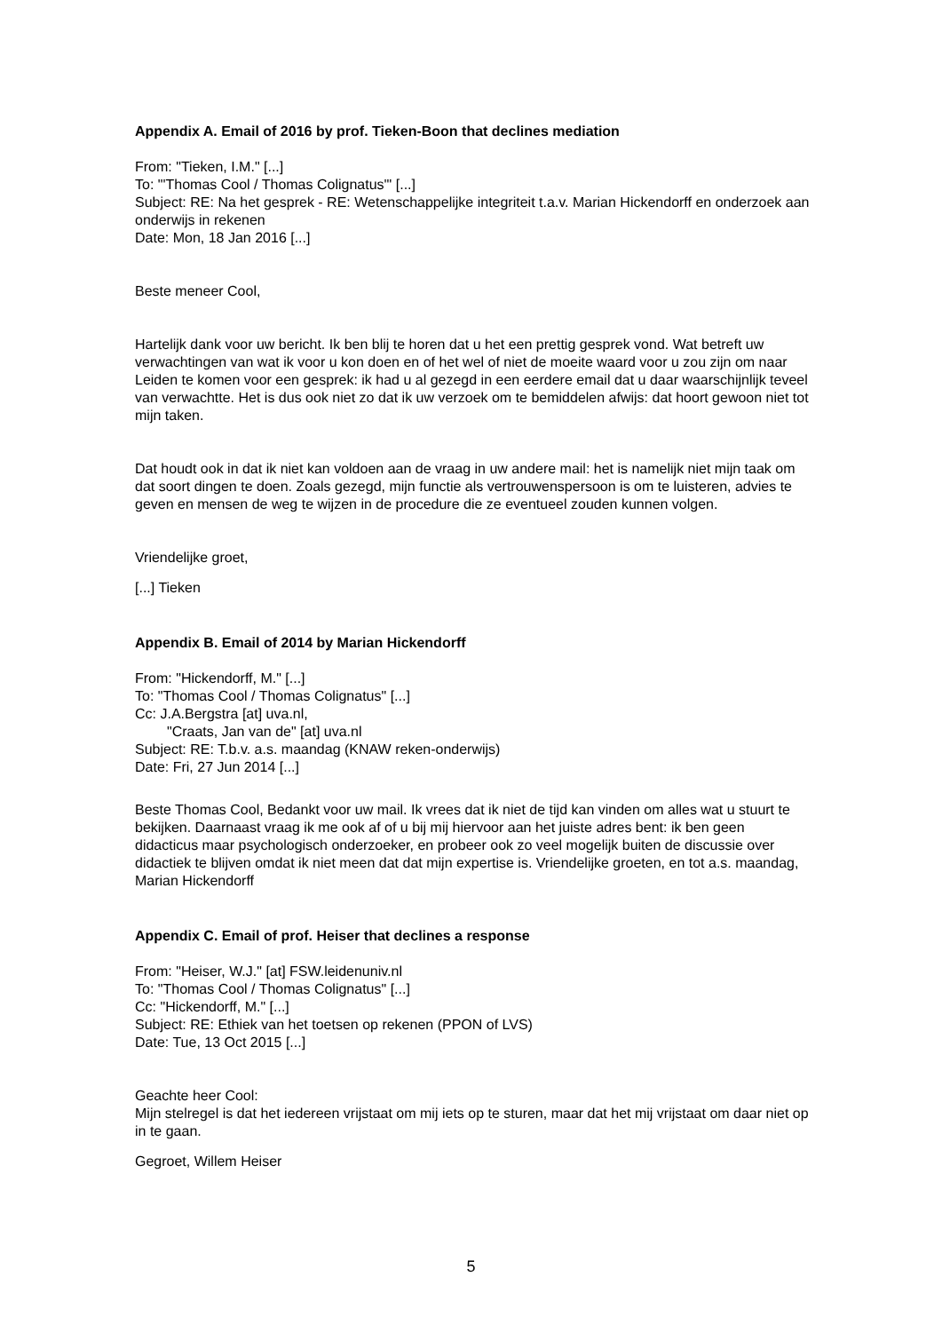Appendix A. Email of 2016 by prof. Tieken-Boon that declines mediation
From: "Tieken, I.M." [...]
To: "'Thomas Cool / Thomas Colignatus'" [...]
Subject: RE: Na het gesprek - RE: Wetenschappelijke integriteit t.a.v. Marian Hickendorff en onderzoek aan onderwijs in rekenen
Date: Mon, 18 Jan 2016 [...]
Beste meneer Cool,
Hartelijk dank voor uw bericht. Ik ben blij te horen dat u het een prettig gesprek vond. Wat betreft uw verwachtingen van wat ik voor u kon doen en of het wel of niet de moeite waard voor u zou zijn om naar Leiden te komen voor een gesprek: ik had u al gezegd in een eerdere email dat u daar waarschijnlijk teveel van verwachtte. Het is dus ook niet zo dat ik uw verzoek om te bemiddelen afwijs: dat hoort gewoon niet tot mijn taken.
Dat houdt ook in dat ik niet kan voldoen aan de vraag in uw andere mail: het is namelijk niet mijn taak om dat soort dingen te doen. Zoals gezegd, mijn functie als vertrouwenspersoon is om te luisteren, advies te geven en mensen de weg te wijzen in de procedure die ze eventueel zouden kunnen volgen.
Vriendelijke groet,
[...] Tieken
Appendix B. Email of 2014 by Marian Hickendorff
From: "Hickendorff, M." [...]
To: "Thomas Cool / Thomas Colignatus" [...]
Cc: J.A.Bergstra [at] uva.nl,
"Craats, Jan van de" [at] uva.nl
Subject: RE: T.b.v. a.s. maandag (KNAW reken-onderwijs)
Date: Fri, 27 Jun 2014 [...]
Beste Thomas Cool, Bedankt voor uw mail. Ik vrees dat ik niet de tijd kan vinden om alles wat u stuurt te bekijken. Daarnaast vraag ik me ook af of u bij mij hiervoor aan het juiste adres bent: ik ben geen didacticus maar psychologisch onderzoeker, en probeer ook zo veel mogelijk buiten de discussie over didactiek te blijven omdat ik niet meen dat dat mijn expertise is. Vriendelijke groeten, en tot a.s. maandag, Marian Hickendorff
Appendix C. Email of prof. Heiser that declines a response
From: "Heiser, W.J." [at] FSW.leidenuniv.nl
To: "Thomas Cool / Thomas Colignatus" [...]
Cc: "Hickendorff, M." [...]
Subject: RE: Ethiek van het toetsen op rekenen (PPON of LVS)
Date: Tue, 13 Oct 2015 [...]
Geachte heer Cool:
Mijn stelregel is dat het iedereen vrijstaat om mij iets op te sturen, maar dat het mij vrijstaat om daar niet op in te gaan.
Gegroet, Willem Heiser
5